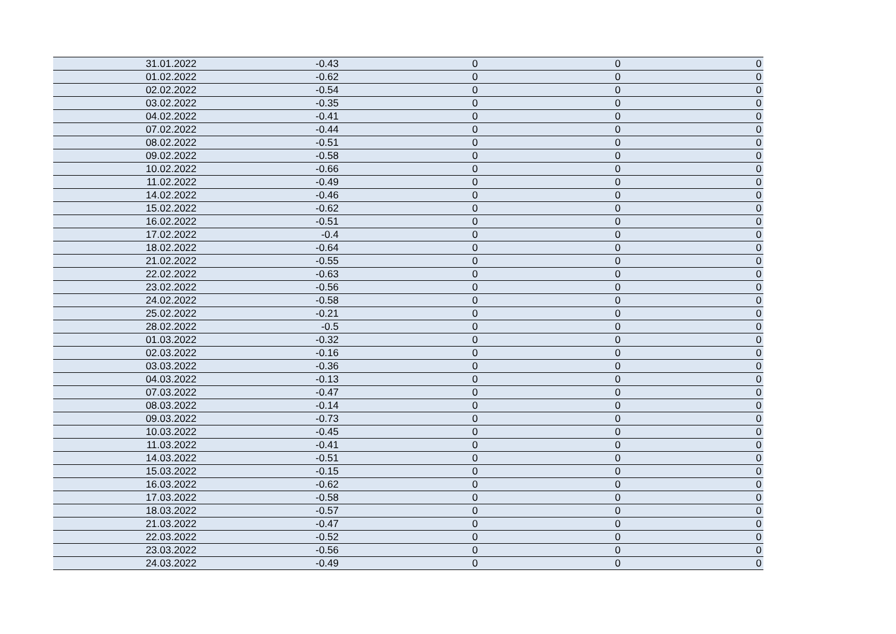| 31.01.2022 | -0.43 | 0 | 0 | 0 |
| 01.02.2022 | -0.62 | 0 | 0 | 0 |
| 02.02.2022 | -0.54 | 0 | 0 | 0 |
| 03.02.2022 | -0.35 | 0 | 0 | 0 |
| 04.02.2022 | -0.41 | 0 | 0 | 0 |
| 07.02.2022 | -0.44 | 0 | 0 | 0 |
| 08.02.2022 | -0.51 | 0 | 0 | 0 |
| 09.02.2022 | -0.58 | 0 | 0 | 0 |
| 10.02.2022 | -0.66 | 0 | 0 | 0 |
| 11.02.2022 | -0.49 | 0 | 0 | 0 |
| 14.02.2022 | -0.46 | 0 | 0 | 0 |
| 15.02.2022 | -0.62 | 0 | 0 | 0 |
| 16.02.2022 | -0.51 | 0 | 0 | 0 |
| 17.02.2022 | -0.4 | 0 | 0 | 0 |
| 18.02.2022 | -0.64 | 0 | 0 | 0 |
| 21.02.2022 | -0.55 | 0 | 0 | 0 |
| 22.02.2022 | -0.63 | 0 | 0 | 0 |
| 23.02.2022 | -0.56 | 0 | 0 | 0 |
| 24.02.2022 | -0.58 | 0 | 0 | 0 |
| 25.02.2022 | -0.21 | 0 | 0 | 0 |
| 28.02.2022 | -0.5 | 0 | 0 | 0 |
| 01.03.2022 | -0.32 | 0 | 0 | 0 |
| 02.03.2022 | -0.16 | 0 | 0 | 0 |
| 03.03.2022 | -0.36 | 0 | 0 | 0 |
| 04.03.2022 | -0.13 | 0 | 0 | 0 |
| 07.03.2022 | -0.47 | 0 | 0 | 0 |
| 08.03.2022 | -0.14 | 0 | 0 | 0 |
| 09.03.2022 | -0.73 | 0 | 0 | 0 |
| 10.03.2022 | -0.45 | 0 | 0 | 0 |
| 11.03.2022 | -0.41 | 0 | 0 | 0 |
| 14.03.2022 | -0.51 | 0 | 0 | 0 |
| 15.03.2022 | -0.15 | 0 | 0 | 0 |
| 16.03.2022 | -0.62 | 0 | 0 | 0 |
| 17.03.2022 | -0.58 | 0 | 0 | 0 |
| 18.03.2022 | -0.57 | 0 | 0 | 0 |
| 21.03.2022 | -0.47 | 0 | 0 | 0 |
| 22.03.2022 | -0.52 | 0 | 0 | 0 |
| 23.03.2022 | -0.56 | 0 | 0 | 0 |
| 24.03.2022 | -0.49 | 0 | 0 | 0 |